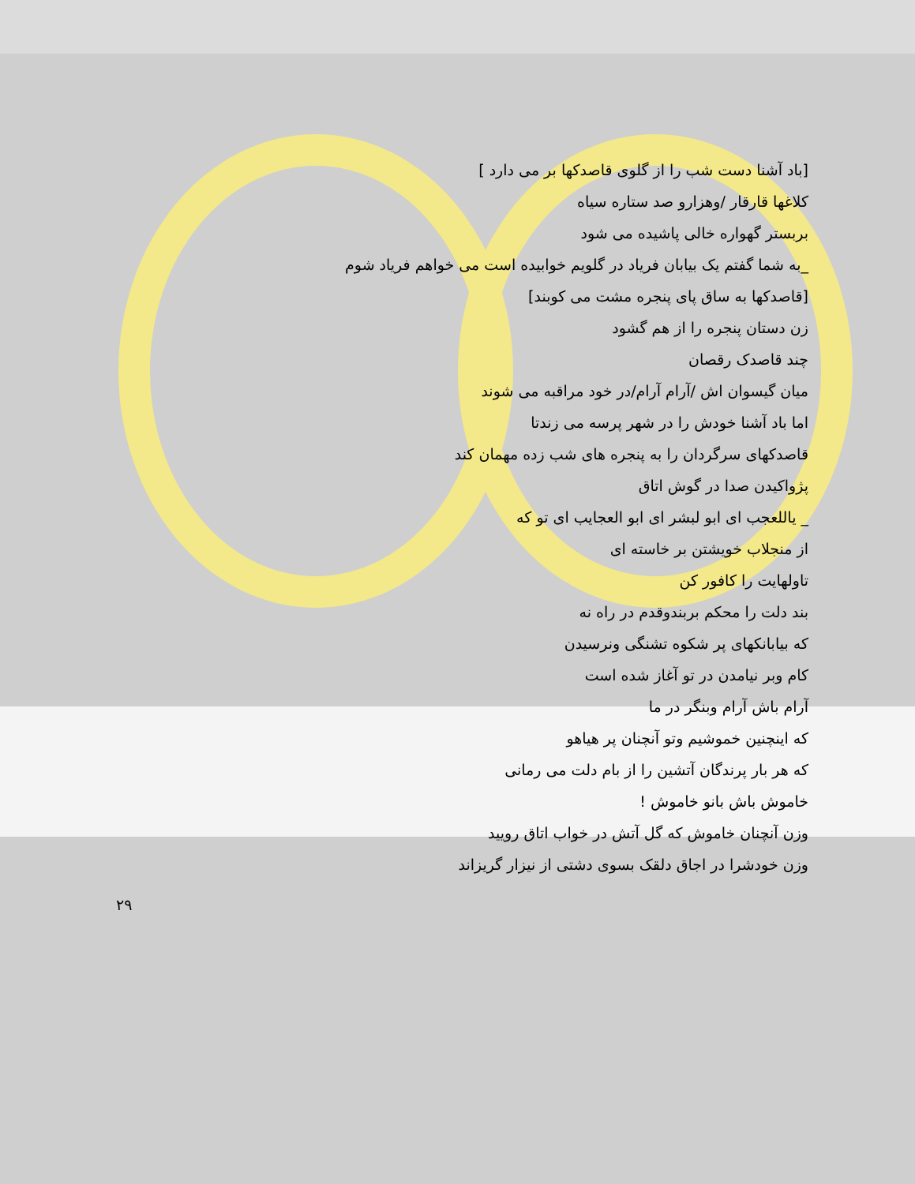[باد آشنا دست شب را از گلوی قاصدکها بر می دارد ]
کلاغها قارقار /وهزارو صد ستاره سیاه
بربستر گهواره خالی پاشیده می شود
_به شما گفتم یک بیابان فریاد در گلویم خوابیده است می خواهم فریاد شوم
[قاصدکها به ساق پای پنجره مشت می کوبند]
زن دستان پنجره را از هم گشود
چند قاصدک رقصان
میان گیسوان اش /آرام آرام/در خود مراقبه می شوند
اما باد آشنا خودش را در شهر پرسه می زندتا
قاصدکهای سرگردان را به پنجره های شب زده مهمان کند
پژواکیدن صدا در گوش اتاق
_ یاللعجب ای ابو لبشر ای ابو العجایب ای تو که
از منجلاب خویشتن بر خاسته ای
تاولهایت را کافور کن
بند دلت را محکم بربندوقدم در راه نه
که بیابانکهای پر شکوه تشنگی ونرسیدن
کام وبر نیامدن در تو آغاز شده است
آرام باش آرام وبنگر در ما
که اینچنین خموشیم وتو آنچنان پر هیاهو
که هر بار پرندگان آتشین را از بام دلت می رمانی
خاموش باش بانو خاموش !
وزن آنچنان خاموش که گل آتش در خواب اتاق رویید
وزن خودشرا در اجاق دلقک بسوی دشتی از نیزار گریزاند
۲۹